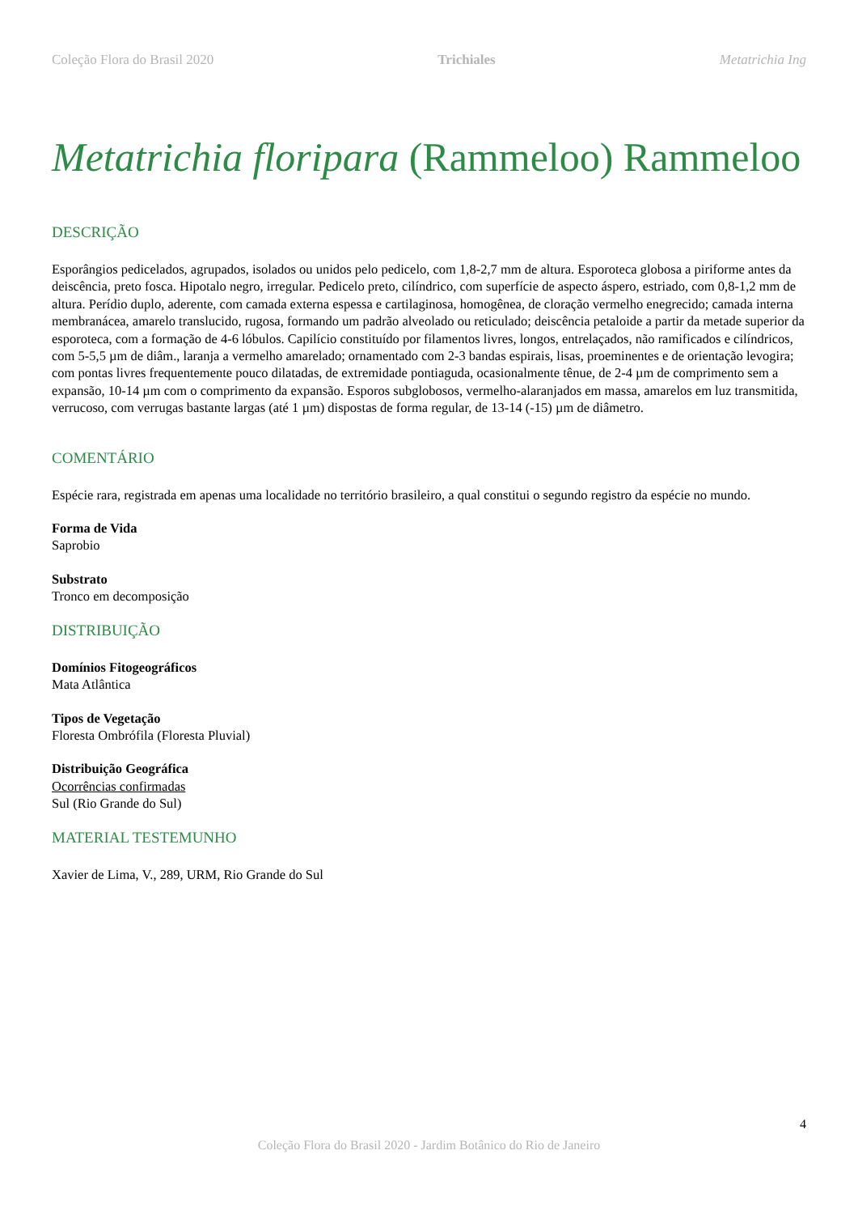Coleção Flora do Brasil 2020 Trichiales Metatrichia Ing
Metatrichia floripara (Rammeloo) Rammeloo
DESCRIÇÃO
Esporângios pedicelados, agrupados, isolados ou unidos pelo pedicelo, com 1,8-2,7 mm de altura. Esporoteca globosa a piriforme antes da deiscência, preto fosca. Hipotalo negro, irregular. Pedicelo preto, cilíndrico, com superfície de aspecto áspero, estriado, com 0,8-1,2 mm de altura. Perídio duplo, aderente, com camada externa espessa e cartilaginosa, homogênea, de cloração vermelho enegrecido; camada interna membranácea, amarelo translucido, rugosa, formando um padrão alveolado ou reticulado; deiscência petaloide a partir da metade superior da esporoteca, com a formação de 4-6 lóbulos. Capilício constituído por filamentos livres, longos, entrelaçados, não ramificados e cilíndricos, com 5-5,5 µm de diâm., laranja a vermelho amarelado; ornamentado com 2-3 bandas espirais, lisas, proeminentes e de orientação levogira; com pontas livres frequentemente pouco dilatadas, de extremidade pontiaguda, ocasionalmente tênue, de 2-4 µm de comprimento sem a expansão, 10-14 µm com o comprimento da expansão. Esporos subglobosos, vermelho-alaranjados em massa, amarelos em luz transmitida, verrucoso, com verrugas bastante largas (até 1 µm) dispostas de forma regular, de 13-14 (-15) µm de diâmetro.
COMENTÁRIO
Espécie rara, registrada em apenas uma localidade no território brasileiro, a qual constitui o segundo registro da espécie no mundo.
Forma de Vida
Saprobio
Substrato
Tronco em decomposição
DISTRIBUIÇÃO
Domínios Fitogeográficos
Mata Atlântica
Tipos de Vegetação
Floresta Ombrófila (Floresta Pluvial)
Distribuição Geográfica
Ocorrências confirmadas
Sul (Rio Grande do Sul)
MATERIAL TESTEMUNHO
Xavier de Lima, V., 289, URM, Rio Grande do Sul
4
Coleção Flora do Brasil 2020 - Jardim Botânico do Rio de Janeiro